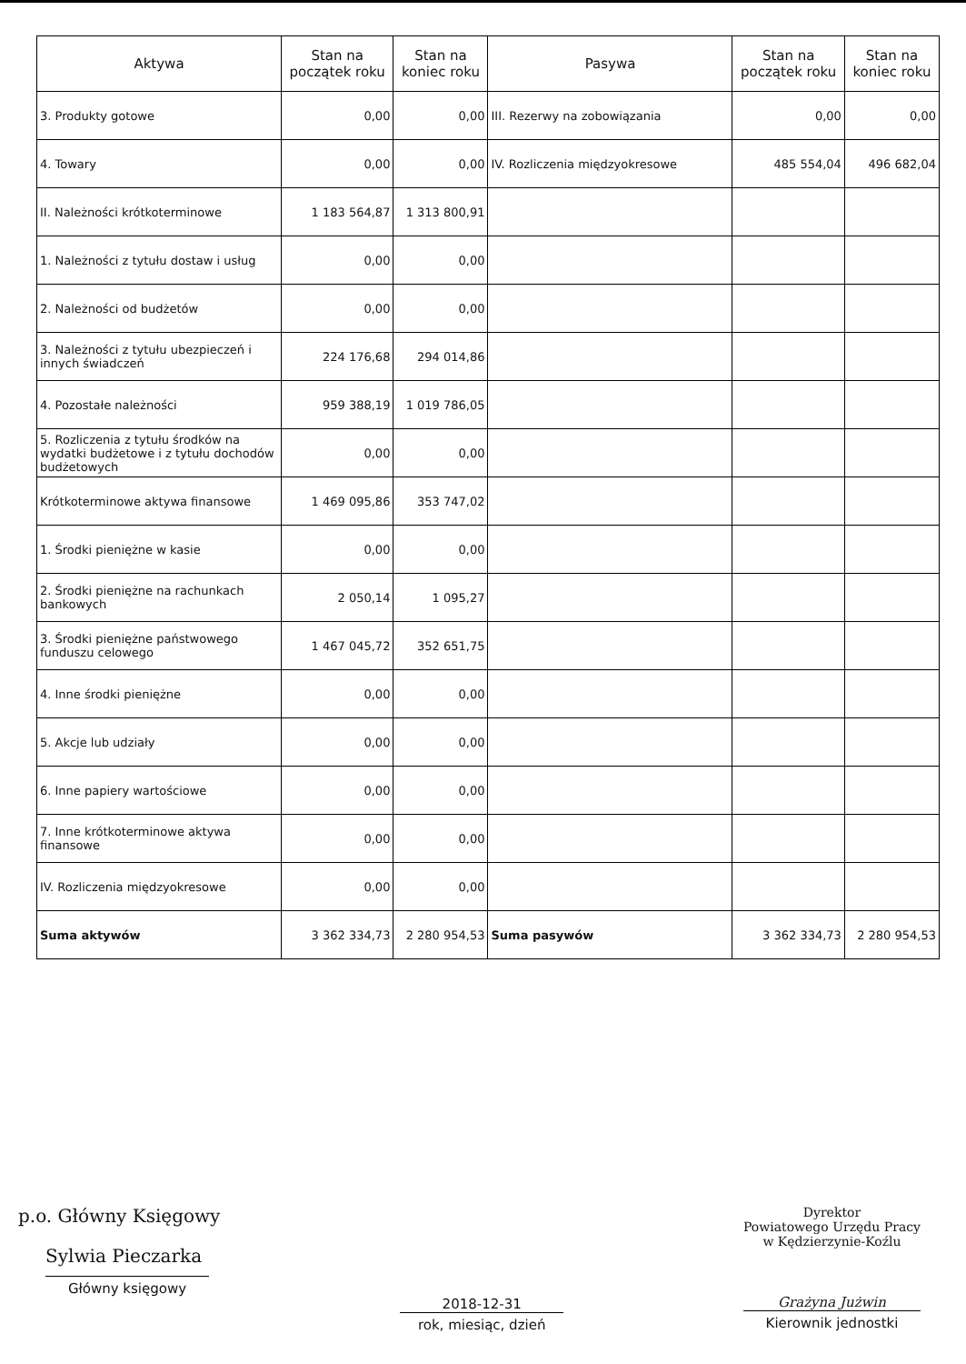| Aktywa | Stan na początek roku | Stan na koniec roku | Pasywa | Stan na początek roku | Stan na koniec roku |
| --- | --- | --- | --- | --- | --- |
| 3. Produkty gotowe | 0,00 | 0,00 | III. Rezerwy na zobowiązania | 0,00 | 0,00 |
| 4. Towary | 0,00 | 0,00 | IV. Rozliczenia międzyokresowe | 485 554,04 | 496 682,04 |
| II. Należności krótkoterminowe | 1 183 564,87 | 1 313 800,91 | | | |
| 1. Należności z tytułu dostaw i usług | 0,00 | 0,00 | | | |
| 2. Należności od budżetów | 0,00 | 0,00 | | | |
| 3. Należności z tytułu ubezpieczeń i innych świadczeń | 224 176,68 | 294 014,86 | | | |
| 4. Pozostałe należności | 959 388,19 | 1 019 786,05 | | | |
| 5. Rozliczenia z tytułu środków na wydatki budżetowe i z tytułu dochodów budżetowych | 0,00 | 0,00 | | | |
| Krótkoterminowe aktywa finansowe | 1 469 095,86 | 353 747,02 | | | |
| 1. Środki pieniężne w kasie | 0,00 | 0,00 | | | |
| 2. Środki pieniężne na rachunkach bankowych | 2 050,14 | 1 095,27 | | | |
| 3. Środki pieniężne państwowego funduszu celowego | 1 467 045,72 | 352 651,75 | | | |
| 4. Inne środki pieniężne | 0,00 | 0,00 | | | |
| 5. Akcje lub udziały | 0,00 | 0,00 | | | |
| 6. Inne papiery wartościowe | 0,00 | 0,00 | | | |
| 7. Inne krótkoterminowe aktywa finansowe | 0,00 | 0,00 | | | |
| IV. Rozliczenia międzyokresowe | 0,00 | 0,00 | | | |
| Suma aktywów | 3 362 334,73 | 2 280 954,53 | Suma pasywów | 3 362 334,73 | 2 280 954,53 |
p.o. Główny Księgowy
Sylwia Pieczarka
Główny księgowy
2018-12-31
rok, miesiąc, dzień
Dyrektor
Powiatowego Urzędu Pracy
w Kędzierzynie-Koźlu
Grażyna Jużwin
Kierownik jednostki